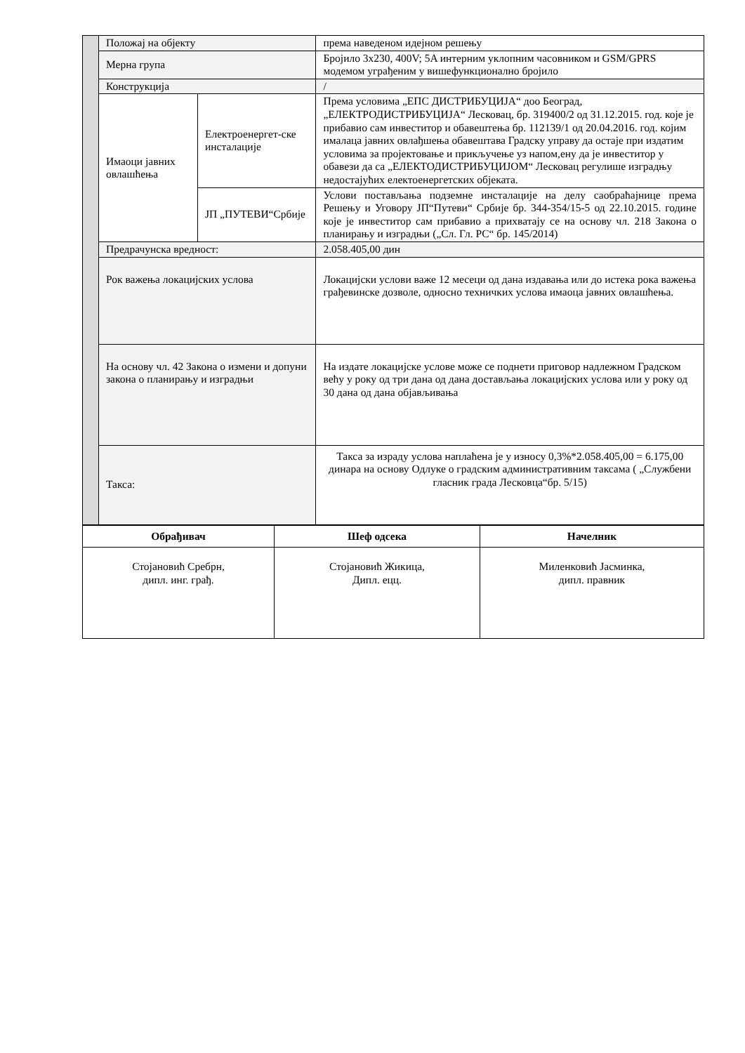| | Положај на објекту | | према наведеном идејном решењу |
| | Мерна група | | Бројило 3x230, 400V; 5A интерним уклопним часовником и GSM/GPRS модемом уграђеним у вишефункционално бројило |
| | Конструкција | | / |
| | Имаоци јавних овлашћења | Електроенергет-ске инсталације | Према условима „ЕПС ДИСТРИБУЦИЈА“ доо Београд, „ЕЛЕКТРОДИСТРИБУЦИЈА“ Лесковац, бр. 319400/2 од 31.12.2015. год. које је прибавио сам инвеститор и обавештења бр. 112139/1 од 20.04.2016. год. којим ималаца јавних овлађшења обавештава Градску управу да остаје при издатим условима за пројектовање и прикључење уз напом,ену да је инвеститор у обавези да са „ЕЛЕКТОДИСТРИБУЦИЈОМ“ Лесковац регулише изградњу недостајућих електоенергетских објеката. |
| | | ЈП „ПУТЕВИ“Србије | Услови постављања подземне инсталације на делу саобраћајнице према Решењу и Уговору ЈП“Путеви“ Србије бр. 344-354/15-5 од 22.10.2015. године које је инвеститор сам прибавио а прихватају се на основу чл. 218 Закона о планирању и изградњи („Сл. Гл. РС“ бр. 145/2014) |
| | Предрачунска вредност: | | 2.058.405,00 дин |
| | Рок важења локацијских услова | | Локацијски услови важе 12 месеци од дана издавања или до истека рока важења грађевинске дозволе, односно техничких услова имаоца јавних овлашћења. |
| | На основу чл. 42 Закона о измени и допуни закона о планирању и изградњи | | На издате локацијске услове може се поднети приговор надлежном Градском већу у року од три дана од дана достављања локацијских услова или у року од 30 дана од дана објављивања |
| | Такса: | | Такса за израду услова наплаћена је у износу 0,3%*2.058.405,00 = 6.175,00 динара на основу Одлуке о градским административним таксама ( „Службени гласник града Лесковца“бр. 5/15) |
| Обрађивач | Шеф одсека | Начелник |
| --- | --- | --- |
| Стојановић Сребрн, дипл. инг. грађ. | Стојановић Жикица, Дипл. ецц. | Миленковић Јасминка, дипл. правник |